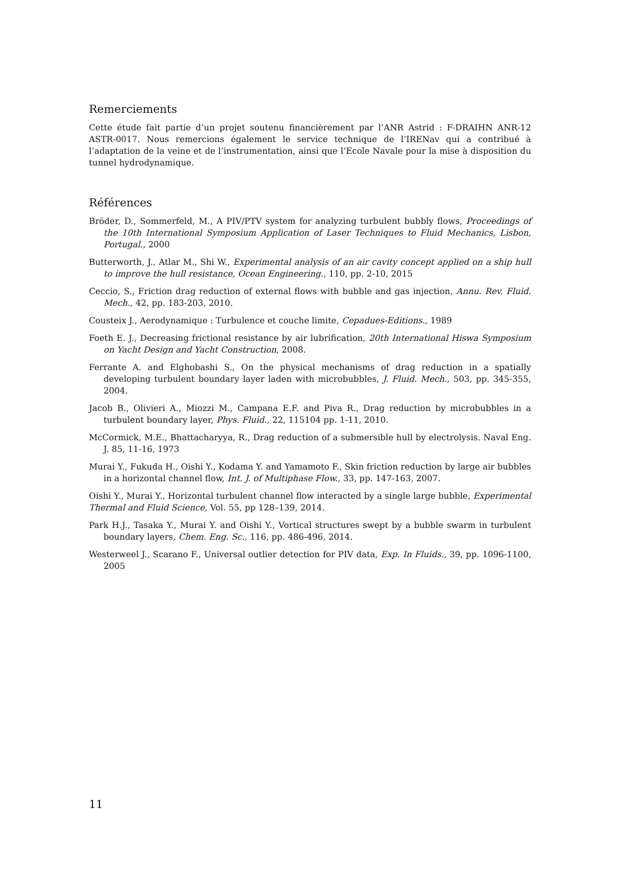Remerciements
Cette étude fait partie d’un projet soutenu financièrement par l’ANR Astrid : F-DRAIHN ANR-12 ASTR-0017. Nous remercions également le service technique de l’IRENav qui a contribué à l’adaptation de la veine et de l’instrumentation, ainsi que l’Ecole Navale pour la mise à disposition du tunnel hydrodynamique.
Références
Bröder, D., Sommerfeld, M., A PIV/PTV system for analyzing turbulent bubbly flows, Proceedings of the 10th International Symposium Application of Laser Techniques to Fluid Mechanics, Lisbon, Portugal., 2000
Butterworth, J., Atlar M., Shi W., Experimental analysis of an air cavity concept applied on a ship hull to improve the hull resistance, Ocean Engineering., 110, pp. 2-10, 2015
Ceccio, S., Friction drag reduction of external flows with bubble and gas injection, Annu. Rev. Fluid. Mech., 42, pp. 183-203, 2010.
Cousteix J., Aerodynamique : Turbulence et couche limite, Cepadues-Editions., 1989
Foeth E. J., Decreasing frictional resistance by air lubrification, 20th International Hiswa Symposium on Yacht Design and Yacht Construction, 2008.
Ferrante A. and Elghobashi S., On the physical mechanisms of drag reduction in a spatially developing turbulent boundary layer laden with microbubbles, J. Fluid. Mech., 503, pp. 345-355, 2004.
Jacob B., Olivieri A., Miozzi M., Campana E.F. and Piva R., Drag reduction by microbubbles in a turbulent boundary layer, Phys. Fluid., 22, 115104 pp. 1-11, 2010.
McCormick, M.E., Bhattacharyya, R., Drag reduction of a submersible hull by electrolysis. Naval Eng. J. 85, 11-16, 1973
Murai Y., Fukuda H., Oishi Y., Kodama Y. and Yamamoto F., Skin friction reduction by large air bubbles in a horizontal channel flow, Int. J. of Multiphase Flow., 33, pp. 147-163, 2007.
Oishi Y., Murai Y., Horizontal turbulent channel flow interacted by a single large bubble, Experimental Thermal and Fluid Science, Vol. 55, pp 128–139, 2014.
Park H.J., Tasaka Y., Murai Y. and Oishi Y., Vortical structures swept by a bubble swarm in turbulent boundary layers, Chem. Eng. Sc., 116, pp. 486-496, 2014.
Westerweel J., Scarano F., Universal outlier detection for PIV data, Exp. In Fluids., 39, pp. 1096-1100, 2005
11